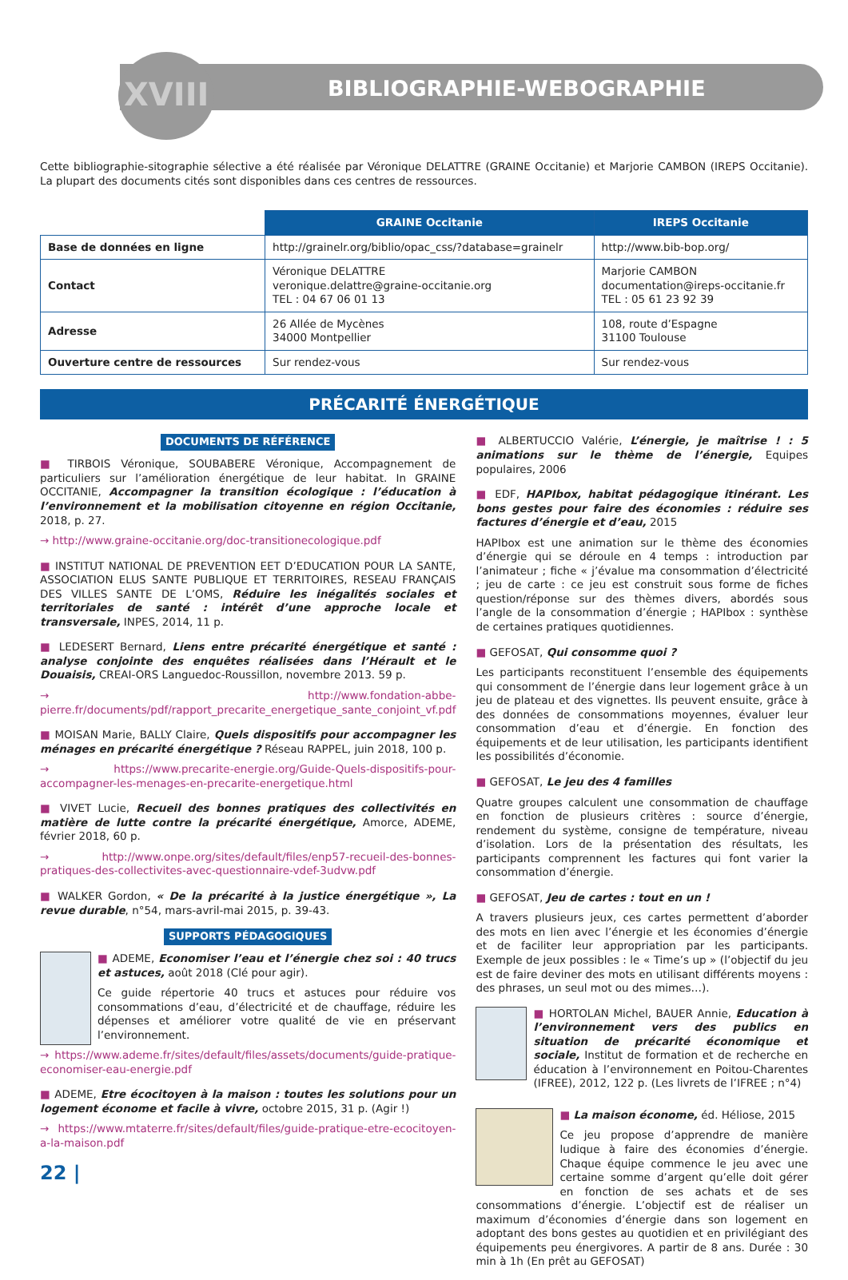XVIII BIBLIOGRAPHIE-WEBOGRAPHIE
Cette bibliographie-sitographie sélective a été réalisée par Véronique DELATTRE (GRAINE Occitanie) et Marjorie CAMBON (IREPS Occitanie). La plupart des documents cités sont disponibles dans ces centres de ressources.
| | GRAINE Occitanie | IREPS Occitanie |
| --- | --- | --- |
| Base de données en ligne | http://grainelr.org/biblio/opac_css/?database=grainelr | http://www.bib-bop.org/ |
| Contact | Véronique DELATTRE veronique.delattre@graine-occitanie.org TEL : 04 67 06 01 13 | Marjorie CAMBON documentation@ireps-occitanie.fr TEL : 05 61 23 92 39 |
| Adresse | 26 Allée de Mycènes 34000 Montpellier | 108, route d’Espagne 31100 Toulouse |
| Ouverture centre de ressources | Sur rendez-vous | Sur rendez-vous |
PRÉCARITÉ ÉNERGÉTIQUE
DOCUMENTS DE RÉFÉRENCE
■ TIRBOIS Véronique, SOUBABERE Véronique, Accompagnement de particuliers sur l’amélioration énergétique de leur habitat. In GRAINE OCCITANIE, Accompagner la transition écologique : l’éducation à l’environnement et la mobilisation citoyenne en région Occitanie, 2018, p. 27.
→ http://www.graine-occitanie.org/doc-transitionecologique.pdf
■ INSTITUT NATIONAL DE PREVENTION EET D’EDUCATION POUR LA SANTE, ASSOCIATION ELUS SANTE PUBLIQUE ET TERRITOIRES, RESEAU FRANÇAIS DES VILLES SANTE DE L’OMS, Réduire les inégalités sociales et territoriales de santé : intérêt d’une approche locale et transversale, INPES, 2014, 11 p.
■ LEDESERT Bernard, Liens entre précarité énergétique et santé : analyse conjointe des enquêtes réalisées dans l’Hérault et le Douaisis, CREAI-ORS Languedoc-Roussillon, novembre 2013. 59 p.
→ http://www.fondation-abbe-pierre.fr/documents/pdf/rapport_precarite_energetique_sante_conjoint_vf.pdf
■ MOISAN Marie, BALLY Claire, Quels dispositifs pour accompagner les ménages en précarité énergétique ? Réseau RAPPEL, juin 2018, 100 p.
→ https://www.precarite-energie.org/Guide-Quels-dispositifs-pour-accompagner-les-menages-en-precarite-energetique.html
■ VIVET Lucie, Recueil des bonnes pratiques des collectivités en matière de lutte contre la précarité énergétique, Amorce, ADEME, février 2018, 60 p.
→ http://www.onpe.org/sites/default/files/enp57-recueil-des-bonnes-pratiques-des-collectivites-avec-questionnaire-vdef-3udvw.pdf
■ WALKER Gordon, « De la précarité à la justice énergétique », La revue durable, n°54, mars-avril-mai 2015, p. 39-43.
SUPPORTS PÉDAGOGIQUES
■ ADEME, Economiser l’eau et l’énergie chez soi : 40 trucs et astuces, août 2018 (Clé pour agir).
Ce guide répertorie 40 trucs et astuces pour réduire vos consommations d’eau, d’électricité et de chauffage, réduire les dépenses et améliorer votre qualité de vie en préservant l’environnement.
→ https://www.ademe.fr/sites/default/files/assets/documents/guide-pratique-economiser-eau-energie.pdf
■ ADEME, Etre écocitoyen à la maison : toutes les solutions pour un logement économe et facile à vivre, octobre 2015, 31 p. (Agir !)
→ https://www.mtaterre.fr/sites/default/files/guide-pratique-etre-ecocitoyen-a-la-maison.pdf
22 |
■ ALBERTUCCIO Valérie, L’énergie, je maîtrise ! : 5 animations sur le thème de l’énergie, Equipes populaires, 2006
■ EDF, HAPIbox, habitat pédagogique itinérant. Les bons gestes pour faire des économies : réduire ses factures d’énergie et d’eau, 2015
HAPIbox est une animation sur le thème des économies d’énergie qui se déroule en 4 temps : introduction par l’animateur ; fiche « j’évalue ma consommation d’électricité ; jeu de carte : ce jeu est construit sous forme de fiches question/réponse sur des thèmes divers, abordés sous l’angle de la consommation d’énergie ; HAPIbox : synthèse de certaines pratiques quotidiennes.
■ GEFOSAT, Qui consomme quoi ?
Les participants reconstituent l’ensemble des équipements qui consomment de l’énergie dans leur logement grâce à un jeu de plateau et des vignettes. Ils peuvent ensuite, grâce à des données de consommations moyennes, évaluer leur consommation d’eau et d’énergie. En fonction des équipements et de leur utilisation, les participants identifient les possibilités d’économie.
■ GEFOSAT, Le jeu des 4 familles
Quatre groupes calculent une consommation de chauffage en fonction de plusieurs critères : source d’énergie, rendement du système, consigne de température, niveau d’isolation. Lors de la présentation des résultats, les participants comprennent les factures qui font varier la consommation d’énergie.
■ GEFOSAT, Jeu de cartes : tout en un !
A travers plusieurs jeux, ces cartes permettent d’aborder des mots en lien avec l’énergie et les économies d’énergie et de faciliter leur appropriation par les participants. Exemple de jeux possibles : le « Time’s up » (l’objectif du jeu est de faire deviner des mots en utilisant différents moyens : des phrases, un seul mot ou des mimes…).
■ HORTOLAN Michel, BAUER Annie, Education à l’environnement vers des publics en situation de précarité économique et sociale, Institut de formation et de recherche en éducation à l’environnement en Poitou-Charentes (IFREE), 2012, 122 p. (Les livrets de l’IFREE ; n°4)
■ La maison économe, éd. Héliose, 2015
Ce jeu propose d’apprendre de manière ludique à faire des économies d’énergie. Chaque équipe commence le jeu avec une certaine somme d’argent qu’elle doit gérer en fonction de ses achats et de ses consommations d’énergie. L’objectif est de réaliser un maximum d’économies d’énergie dans son logement en adoptant des bons gestes au quotidien et en privilégiant des équipements peu énergivores. A partir de 8 ans. Durée : 30 min à 1h (En prêt au GEFOSAT)